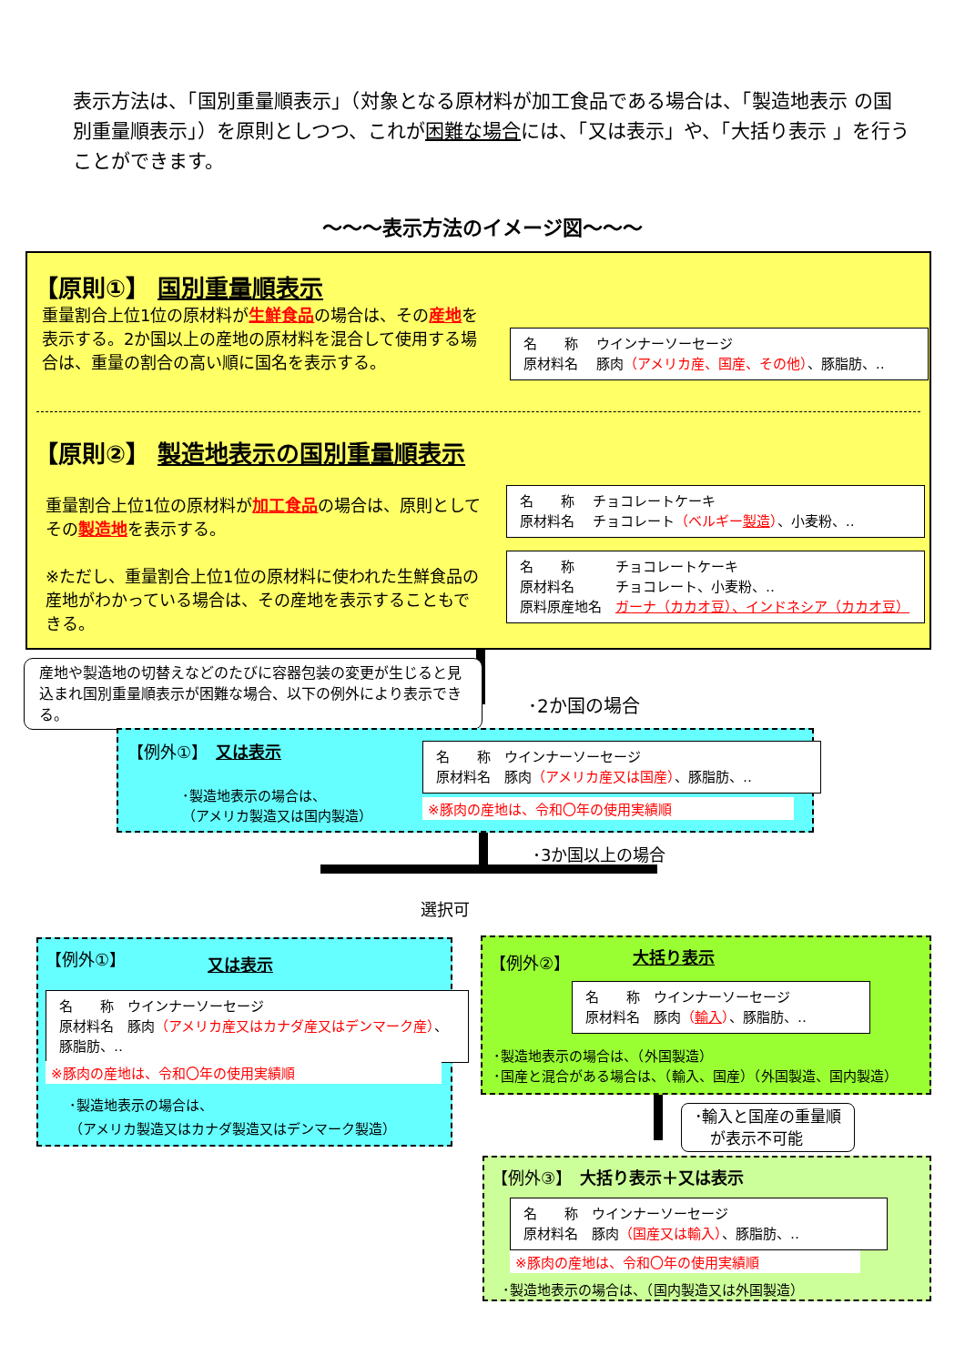表示方法は、「国別重量順表示」（対象となる原材料が加工食品である場合は、「製造地表示 の国別重量順表示」）を原則としつつ、これが困難な場合には、「又は表示」や、「大括り表示 」を行うことができます。
～～～表示方法のイメージ図～～～
【原則①】 国別重量順表示
重量割合上位1位の原材料が生鮮食品の場合は、その産地を表示する。2か国以上の産地の原材料を混合して使用する場合は、重量の割合の高い順に国名を表示する。
名　　称　 ウインナーソーセージ
原材料名　 豚肉（アメリカ産、国産、その他）、豚脂肪、‥
【原則②】 製造地表示の国別重量順表示
重量割合上位1位の原材料が加工食品の場合は、原則としてその製造地を表示する。
※ただし、重量割合上位1位の原材料に使われた生鮮食品の産地がわかっている場合は、その産地を表示することもできる。
名　　称　 チョコレートケーキ
原材料名　 チョコレート（ベルギー製造）、小麦粉、‥
名　　称　　　チョコレートケーキ
原材料名　　　チョコレート、小麦粉、‥
原料原産地名　ガーナ（カカオ豆）、インドネシア（カカオ豆）
産地や製造地の切替えなどのたびに容器包装の変更が生じると見込まれ国別重量順表示が困難な場合、以下の例外により表示できる。
･2か国の場合
【例外①】　又は表示
･製造地表示の場合は、
（アメリカ製造又は国内製造）
名　　称　ウインナーソーセージ
原材料名　豚肉（アメリカ産又は国産）、豚脂肪、‥
※豚肉の産地は、令和〇年の使用実績順
･3か国以上の場合
選択可
【例外①】 又は表示
名　　称　ウインナーソーセージ
原材料名　豚肉（アメリカ産又はカナダ産又はデンマーク産）、 豚脂肪、‥
※豚肉の産地は、令和〇年の使用実績順
･製造地表示の場合は、
（アメリカ製造又はカナダ製造又はデンマーク製造）
【例外②】 大括り表示
名　　称　ウインナーソーセージ
原材料名　豚肉（輸入）、豚脂肪、‥
･製造地表示の場合は、（外国製造）
･国産と混合がある場合は、（輸入、国産）（外国製造、国内製造）
･輸入と国産の重量順
　が表示不可能
【例外③】　大括り表示＋又は表示
名　　称　ウインナーソーセージ
原材料名　豚肉（国産又は輸入）、豚脂肪、‥
※豚肉の産地は、令和〇年の使用実績順
･製造地表示の場合は、（国内製造又は外国製造）